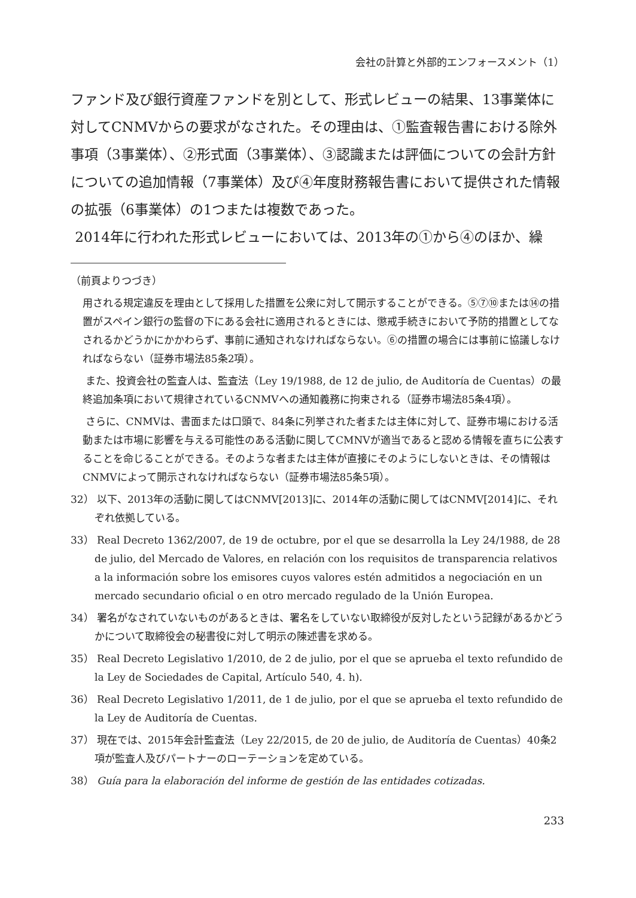会社の計算と外部的エンフォースメント（1）
ファンド及び銀行資産ファンドを別として、形式レビューの結果、13事業体に対してCNMVからの要求がなされた。その理由は、①監査報告書における除外事項（3事業体）、②形式面（3事業体）、③認識または評価についての会計方針についての追加情報（7事業体）及び④年度財務報告書において提供された情報の拡張（6事業体）の1つまたは複数であった。
2014年に行われた形式レビューにおいては、2013年の①から④のほか、繰
（前頁よりつづき）
用される規定違反を理由として採用した措置を公衆に対して開示することができる。⑤⑦⑩または⑭の措置がスペイン銀行の監督の下にある会社に適用されるときには、懲戒手続きにおいて予防的措置としてなされるかどうかにかかわらず、事前に通知されなければならない。⑥の措置の場合には事前に協議しなければならない（証券市場法85条2項）。
また、投資会社の監査人は、監査法（Ley 19/1988, de 12 de julio, de Auditoría de Cuentas）の最終追加条項において規律されているCNMVへの通知義務に拘束される（証券市場法85条4項）。
さらに、CNMVは、書面または口頭で、84条に列挙された者または主体に対して、証券市場における活動または市場に影響を与える可能性のある活動に関してCMNVが適当であると認める情報を直ちに公表することを命じることができる。そのような者または主体が直接にそのようにしないときは、その情報はCNMVによって開示されなければならない（証券市場法85条5項）。
32） 以下、2013年の活動に関してはCNMV[2013]に、2014年の活動に関してはCNMV[2014]に、それぞれ依拠している。
33） Real Decreto 1362/2007, de 19 de octubre, por el que se desarrolla la Ley 24/1988, de 28 de julio, del Mercado de Valores, en relación con los requisitos de transparencia relativos a la información sobre los emisores cuyos valores estén admitidos a negociación en un mercado secundario oficial o en otro mercado regulado de la Unión Europea.
34） 署名がなされていないものがあるときは、署名をしていない取締役が反対したという記録があるかどうかについて取締役会の秘書役に対して明示の陳述書を求める。
35） Real Decreto Legislativo 1/2010, de 2 de julio, por el que se aprueba el texto refundido de la Ley de Sociedades de Capital, Artículo 540, 4. h).
36） Real Decreto Legislativo 1/2011, de 1 de julio, por el que se aprueba el texto refundido de la Ley de Auditoría de Cuentas.
37） 現在では、2015年会計監査法（Ley 22/2015, de 20 de julio, de Auditoría de Cuentas）40条2項が監査人及びパートナーのローテーションを定めている。
38） Guía para la elaboración del informe de gestión de las entidades cotizadas.
233